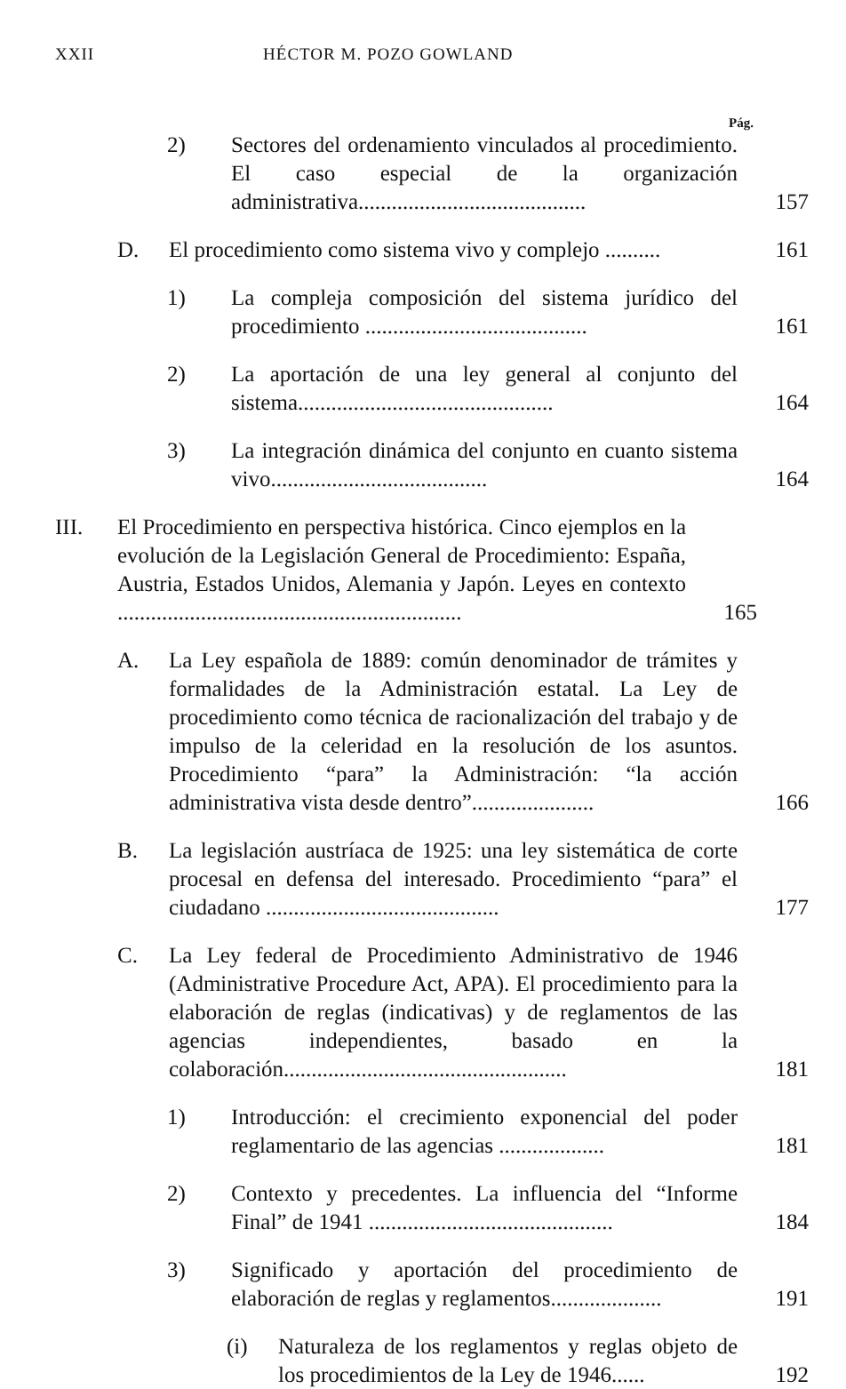XXII HÉCTOR M. POZO GOWLAND
Pág.
2) Sectores del ordenamiento vinculados al procedimiento. El caso especial de la organización administrativa......................................... 157
D. El procedimiento como sistema vivo y complejo .......... 161
1) La compleja composición del sistema jurídico del procedimiento ........................................ 161
2) La aportación de una ley general al conjunto del sistema.............................................. 164
3) La integración dinámica del conjunto en cuanto sistema vivo....................................... 164
III. El Procedimiento en perspectiva histórica. Cinco ejemplos en la evolución de la Legislación General de Procedimiento: España, Austria, Estados Unidos, Alemania y Japón. Leyes en contexto .............................................................. 165
A. La Ley española de 1889: común denominador de trámites y formalidades de la Administración estatal. La Ley de procedimiento como técnica de racionalización del trabajo y de impulso de la celeridad en la resolución de los asuntos. Procedimiento “para” la Administración: “la acción administrativa vista desde dentro”...................... 166
B. La legislación austríaca de 1925: una ley sistemática de corte procesal en defensa del interesado. Procedimiento “para” el ciudadano .......................................... 177
C. La Ley federal de Procedimiento Administrativo de 1946 (Administrative Procedure Act, APA). El procedimiento para la elaboración de reglas (indicativas) y de reglamentos de las agencias independientes, basado en la colaboración................................................... 181
1) Introducción: el crecimiento exponencial del poder reglamentario de las agencias ................... 181
2) Contexto y precedentes. La influencia del “Informe Final” de 1941 ............................................ 184
3) Significado y aportación del procedimiento de elaboración de reglas y reglamentos.................... 191
(i) Naturaleza de los reglamentos y reglas objeto de los procedimientos de la Ley de 1946...... 192